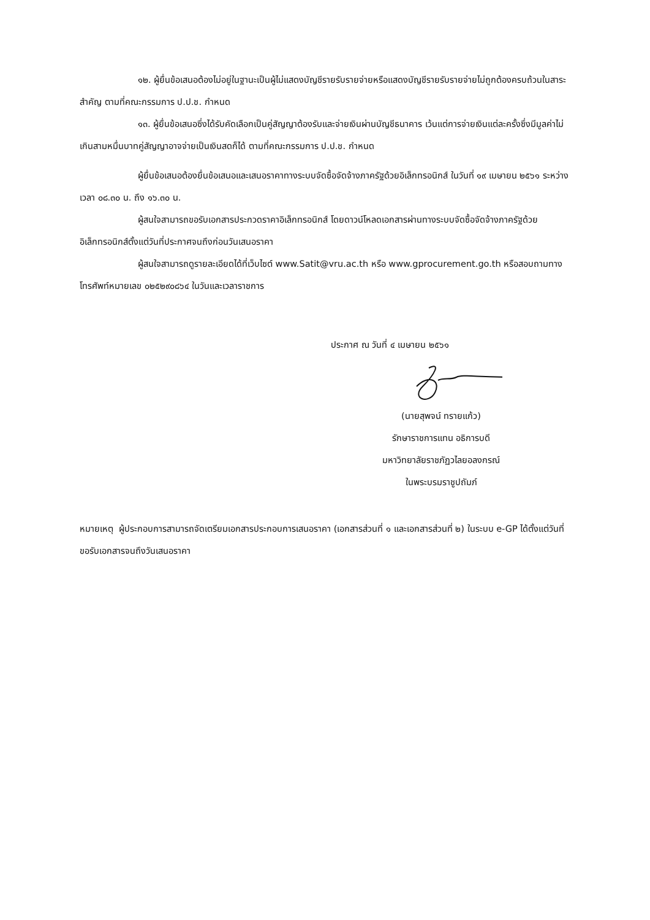๑๒. ผู้ยื่นข้อเสนอต้องไม่อยู่ในฐานะเป็นผู้ไม่แสดงบัญชีรายรับรายจ่ายหรือแสดงบัญชีรายรับรายจ่ายไม่ถูกต้องครบถ้วนในสาระสำคัญ ตามที่คณะกรรมการ ป.ป.ช. กำหนด
๑๓. ผู้ยื่นข้อเสนอซึ่งได้รับคัดเลือกเป็นคู่สัญญาต้องรับและจ่ายเงินผ่านบัญชีธนาคาร เว้นแต่การจ่ายเงินแต่ละครั้งซึ่งมีมูลค่าไม่เกินสามหมื่นบาทคู่สัญญาอาจจ่ายเป็นเงินสดก็ได้ ตามที่คณะกรรมการ ป.ป.ช. กำหนด
ผู้ยื่นข้อเสนอต้องยื่นข้อเสนอและเสนอราคาทางระบบจัดซื้อจัดจ้างภาครัฐด้วยอิเล็กทรอนิกส์ ในวันที่ ๑๙ เมษายน ๒๕๖๑ ระหว่างเวลา ๐๘.๓๐ น. ถึง ๑๖.๓๐ น.
ผู้สนใจสามารถขอรับเอกสารประกวดราคาอิเล็กทรอนิกส์ โดยดาวน์โหลดเอกสารผ่านทางระบบจัดซื้อจัดจ้างภาครัฐด้วยอิเล็กทรอนิกส์ตั้งแต่วันที่ประกาศจนถึงก่อนวันเสนอราคา
ผู้สนใจสามารถดูรายละเอียดได้ที่เว็บไซต์ www.Satit@vru.ac.th หรือ www.gprocurement.go.th หรือสอบถามทางโทรศัพท์หมายเลข ๐๒๕๒๙๐๘๖๔ ในวันและเวลาราชการ
ประกาศ ณ วันที่ ๔ เมษายน ๒๕๖๑
(นายสุพจน์ ทรายแก้ว)
รักษาราชการแทน อธิการบดี
มหาวิทยาลัยราชภัฏวไลยอลงกรณ์
ในพระบรมราชูปถัมภ์
หมายเหตุ ผู้ประกอบการสามารถจัดเตรียมเอกสารประกอบการเสนอราคา (เอกสารส่วนที่ ๑ และเอกสารส่วนที่ ๒) ในระบบ e-GP ได้ตั้งแต่วันที่ ขอรับเอกสารจนถึงวันเสนอราคา